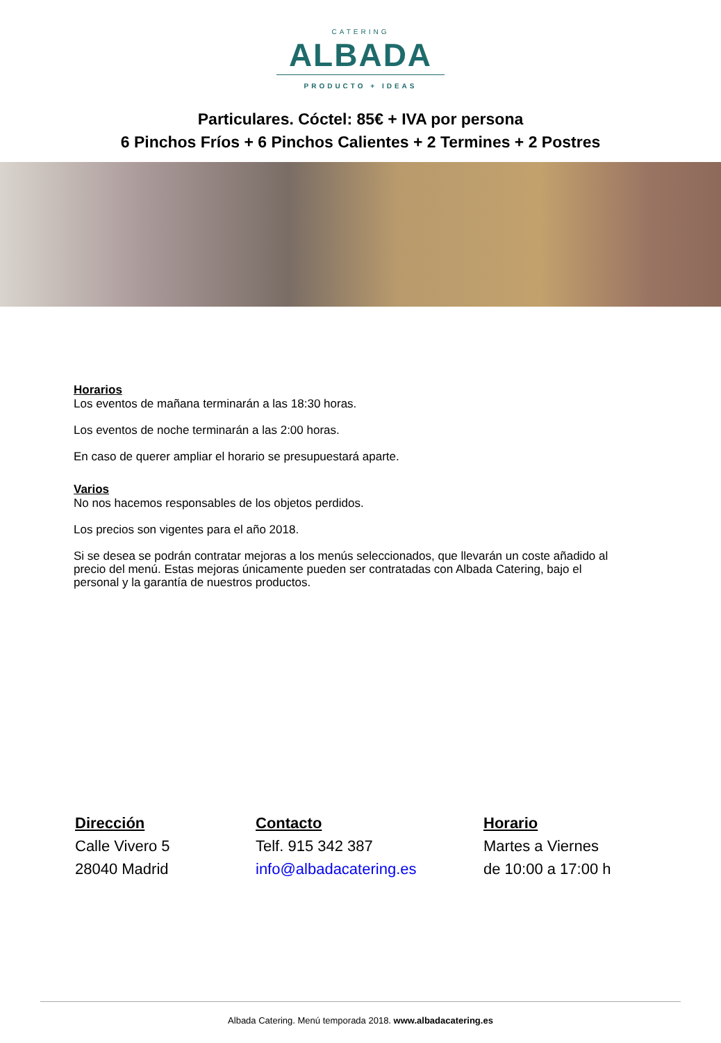CATERING
ALBADA
PRODUCTO + IDEAS
Particulares. Cóctel: 85€ + IVA por persona
6 Pinchos Fríos + 6 Pinchos Calientes + 2 Termines + 2 Postres
Horarios
Los eventos de mañana terminarán a las 18:30 horas.
Los eventos de noche terminarán a las 2:00 horas.
En caso de querer ampliar el horario se presupuestará aparte.
Varios
No nos hacemos responsables de los objetos perdidos.
Los precios son vigentes para el año 2018.
Si se desea se podrán contratar mejoras a los menús seleccionados, que llevarán un coste añadido al precio del menú. Estas mejoras únicamente pueden ser contratadas con Albada Catering, bajo el personal y la garantía de nuestros productos.
Dirección
Calle Vivero 5
28040 Madrid
Contacto
Telf. 915 342 387
info@albadacatering.es
Horario
Martes a Viernes
de 10:00 a 17:00 h
Albada Catering. Menú temporada 2018. www.albadacatering.es